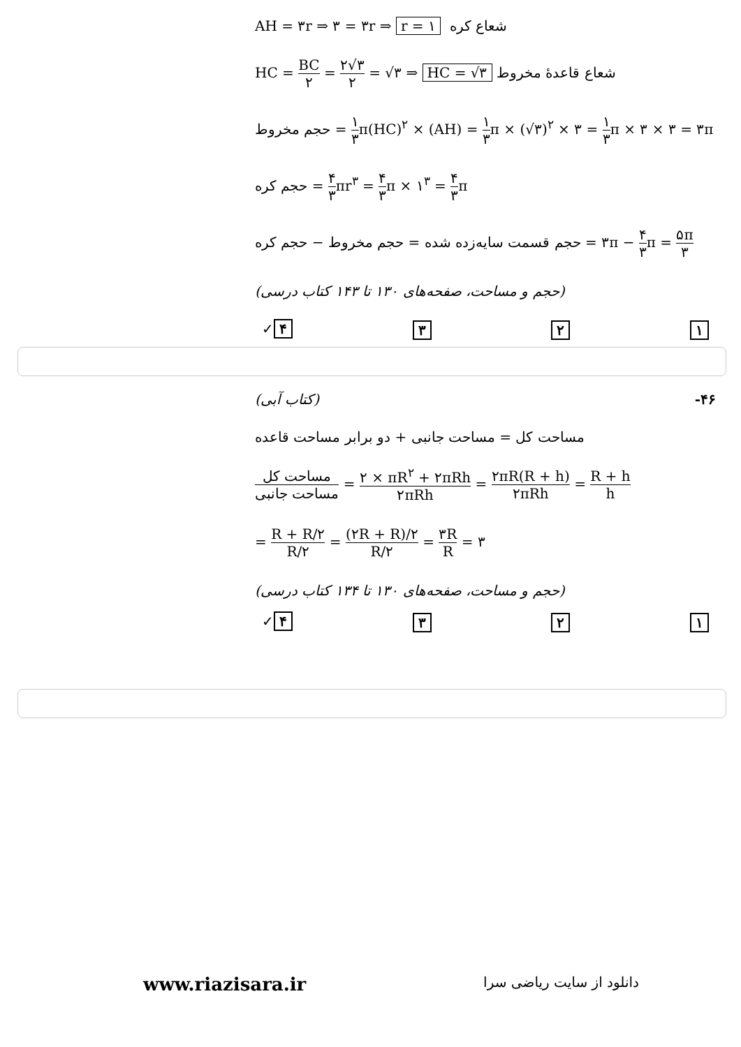AH = ۳r ⇒ ۳ = ۳r ⇒ r = ۱ شعاع کره
HC = BC ۲ = ۲√۳ ۲ = √۳ ⇒ HC = √۳ شعاع قاعدهٔ مخروط
حجم مخروط = ۱ ۳π(HC)<sup>۲</sup> × (AH) = ۱ ۳π × (√۳)<sup>۲</sup> × ۳ = ۱ ۳π × ۳ × ۳ = ۳π
حجم کره = ۴ ۳πr<sup>۳</sup> = ۴ ۳π × ۱<sup>۳</sup> = ۴ ۳π
حجم قسمت سایه‌زده شده = حجم مخروط − حجم کره = ۳π − ۴ ۳π = ۵π ۳
(حجم و مساحت، صفحه‌های ۱۳۰ تا ۱۴۳ کتاب درسی)
۱ ۲ ۳ ۴ ✓
۴۶- (کتاب آبی)
مساحت کل = مساحت جانبی + دو برابر مساحت قاعده
مساحت کل مساحت جانبی = ۲ × πR<sup>۲</sup> + ۲πRh ۲πRh = ۲πR(R + h) ۲πRh = R + h h
= R + R/۲ R/۲ = (۲R + R)/۲ R/۲ = ۳R R = ۳
(حجم و مساحت، صفحه‌های ۱۳۰ تا ۱۳۴ کتاب درسی)
۱ ۲ ۳ ۴ ✓
www.riazisara.ir دانلود از سایت ریاضی سرا